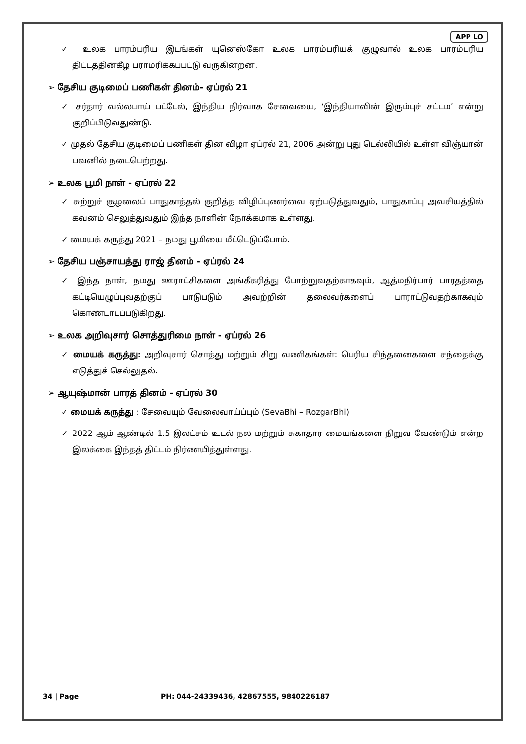APP LO
✓ உலக பாரம்பரிய இடங்கள் யுனெஸ்கோ உலக பாரம்பரியக் குழுவால் உலக பாரம்பரிய திட்டத்தின்கீழ் பராமரிக்கப்பட்டு வருகின்றன.
➢ தேசிய குடிமைப் பணிகள் தினம்- ஏப்ரல் 21
✓ சர்தார் வல்லபாய் பட்டேல், இந்திய நிர்வாக சேவையை, ‘இந்தியாவின் இரும்புச் சட்டம’ என்று குறிப்பிடுவதுண்டு.
✓ முதல் தேசிய குடிமைப் பணிகள் தின விழா ஏப்ரல் 21, 2006 அன்று புது டெல்லியில் உள்ள விஞ்யான் பவனில் நடைபெற்றது.
➢ உலக பூமி நாள் - ஏப்ரல் 22
✓ சுற்றுச் சூழலைப் பாதுகாத்தல் குறித்த விழிப்புணர்வை ஏற்படுத்துவதும், பாதுகாப்பு அவசியத்தில் கவனம் செலுத்துவதும் இந்த நாளின் நோக்கமாக உள்ளது.
✓ மையக் கருத்து 2021 – நமது பூமியை மீட்டெடுப்போம்.
➢ தேசிய பஞ்சாயத்து ராஜ் தினம் - ஏப்ரல் 24
✓ இந்த நாள், நமது ஊராட்சிகளை அங்கீகரித்து போற்றுவதற்காகவும், ஆத்மநிர்பார் பாரதத்தை கட்டியெழுப்புவதற்குப் பாடுபடும் அவற்றின் தலைவர்களைப் பாராட்டுவதற்காகவும் கொண்டாடப்படுகிறது.
➢ உலக அறிவுசார் சொத்துரிமை நாள் - ஏப்ரல் 26
✓ மையக் கருத்து: அறிவுசார் சொத்து மற்றும் சிறு வணிகங்கள்: பெரிய சிந்தனைகளை சந்தைக்கு எடுத்துச் செல்லுதல்.
➢ ஆயுஷ்மான் பாரத் தினம் - ஏப்ரல் 30
✓ மையக் கருத்து : சேவையும் வேலைவாய்ப்பும் (SevaBhi – RozgarBhi)
✓ 2022 ஆம் ஆண்டில் 1.5 இலட்சம் உடல் நல மற்றும் சுகாதார மையங்களை நிறுவ வேண்டும் என்ற இலக்கை இந்தத் திட்டம் நிர்ணயித்துள்ளது.
34 | Page PH: 044-24339436, 42867555, 9840226187